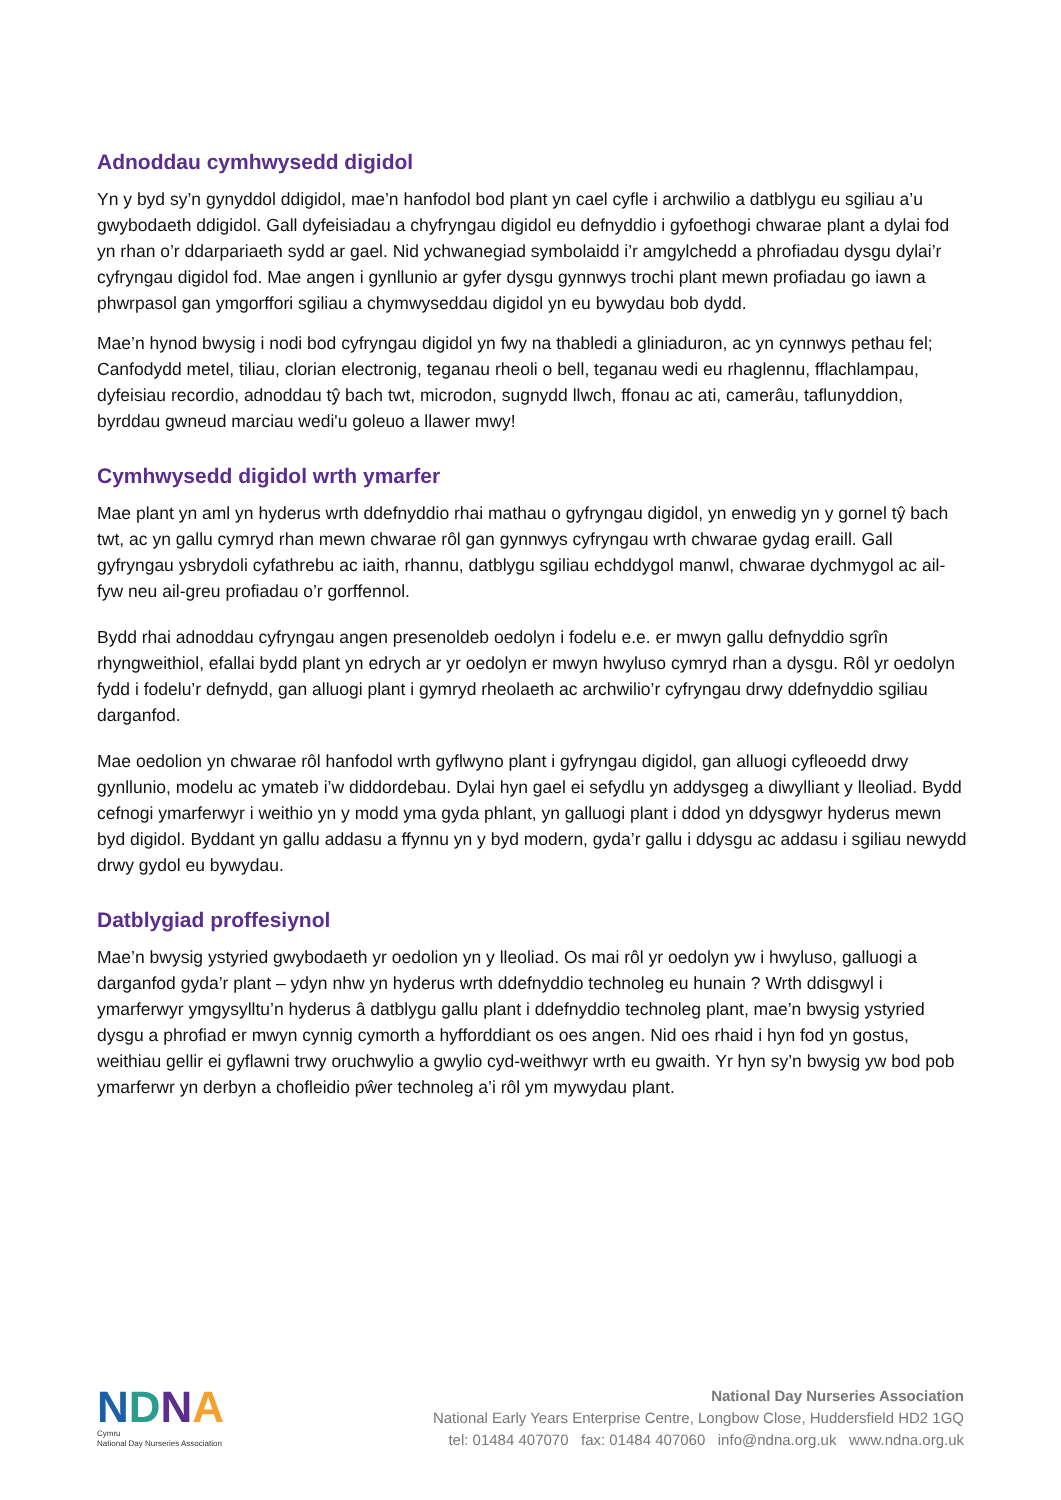Adnoddau cymhwysedd digidol
Yn y byd sy’n gynyddol ddigidol, mae’n hanfodol bod plant yn cael cyfle i archwilio a datblygu eu sgiliau a’u gwybodaeth ddigidol. Gall dyfeisiadau a chyfryngau digidol eu defnyddio i gyfoethogi chwarae plant a dylai fod yn rhan o’r ddarpariaeth sydd ar gael. Nid ychwanegiad symbolaidd i’r amgylchedd a phrofiadau dysgu dylai’r cyfryngau digidol fod. Mae angen i gynllunio ar gyfer dysgu gynnwys trochi plant mewn profiadau go iawn a phwrpasol gan ymgorffori sgiliau a chymwyseddau digidol yn eu bywydau bob dydd.
Mae’n hynod bwysig i nodi bod cyfryngau digidol yn fwy na thabledi a gliniaduron, ac yn cynnwys pethau fel; Canfodydd metel, tiliau, clorian electronig, teganau rheoli o bell, teganau wedi eu rhaglennu, fflachlampau, dyfeisiau recordio, adnoddau tŷ bach twt, microdon, sugnydd llwch, ffonau ac ati, camerâu, taflunyddion, byrddau gwneud marciau wedi'u goleuo a llawer mwy!
Cymhwysedd digidol wrth ymarfer
Mae plant yn aml yn hyderus wrth ddefnyddio rhai mathau o gyfryngau digidol, yn enwedig yn y gornel tŷ bach twt, ac yn gallu cymryd rhan mewn chwarae rôl gan gynnwys cyfryngau wrth chwarae gydag eraill. Gall gyfryngau ysbrydoli cyfathrebu ac iaith, rhannu, datblygu sgiliau echddygol manwl, chwarae dychmygol ac ail-fyw neu ail-greu profiadau o’r gorffennol.
Bydd rhai adnoddau cyfryngau angen presenoldeb oedolyn i fodelu e.e. er mwyn gallu defnyddio sgrîn rhyngweithiol, efallai bydd plant yn edrych ar yr oedolyn er mwyn hwyluso cymryd rhan a dysgu. Rôl yr oedolyn fydd i fodelu’r defnydd, gan alluogi plant i gymryd rheolaeth ac archwilio’r cyfryngau drwy ddefnyddio sgiliau darganfod.
Mae oedolion yn chwarae rôl hanfodol wrth gyflwyno plant i gyfryngau digidol, gan alluogi cyfleoedd drwy gynllunio, modelu ac ymateb i’w diddordebau. Dylai hyn gael ei sefydlu yn addysgeg a diwylliant y lleoliad. Bydd cefnogi ymarferwyr i weithio yn y modd yma gyda phlant, yn galluogi plant i ddod yn ddysgwyr hyderus mewn byd digidol. Byddant yn gallu addasu a ffynnu yn y byd modern, gyda’r gallu i ddysgu ac addasu i sgiliau newydd drwy gydol eu bywydau.
Datblygiad proffesiynol
Mae’n bwysig ystyried gwybodaeth yr oedolion yn y lleoliad. Os mai rôl yr oedolyn yw i hwyluso, galluogi a darganfod gyda’r plant – ydyn nhw yn hyderus wrth ddefnyddio technoleg eu hunain ? Wrth ddisgwyl i ymarferwyr ymgysylltu’n hyderus â datblygu gallu plant i ddefnyddio technoleg plant, mae’n bwysig ystyried dysgu a phrofiad er mwyn cynnig cymorth a hyfforddiant os oes angen. Nid oes rhaid i hyn fod yn gostus, weithiau gellir ei gyflawni trwy oruchwylio a gwylio cyd-weithwyr wrth eu gwaith. Yr hyn sy’n bwysig yw bod pob ymarferwr yn derbyn a chofleidio pŵer technoleg a’i rôl ym mywydau plant.
NDNA
Cymru
National Day Nurseries Association
National Day Nurseries Association
National Early Years Enterprise Centre, Longbow Close, Huddersfield HD2 1GQ
tel: 01484 407070 fax: 01484 407060 info@ndna.org.uk www.ndna.org.uk